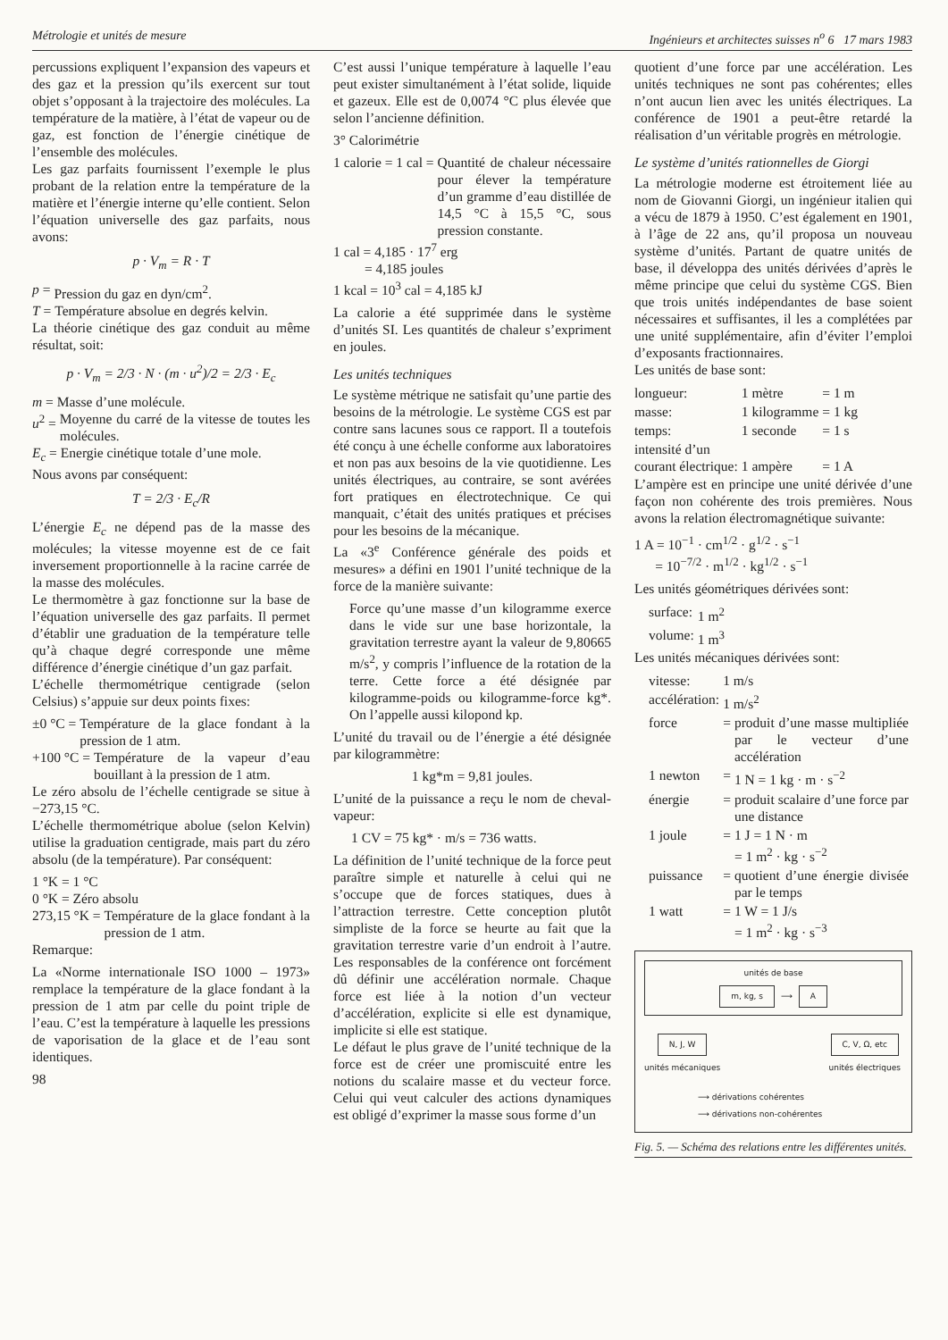Métrologie et unités de mesure Ingénieurs et architectes suisses n<sup>o</sup> 6 17 mars 1983
percussions expliquent l’expansion des vapeurs et des gaz et la pression qu’ils exercent sur tout objet s’opposant à la trajectoire des molécules. La température de la matière, à l’état de vapeur ou de gaz, est fonction de l’énergie cinétique de l’ensemble des molécules.
Les gaz parfaits fournissent l’exemple le plus probant de la relation entre la température de la matière et l’énergie interne qu’elle contient. Selon l’équation universelle des gaz parfaits, nous avons:
p · V<sub>m</sub> = R · T
p = Pression du gaz en dyn/cm<sup>2</sup>.
T = Température absolue en degrés kelvin.
La théorie cinétique des gaz conduit au même résultat, soit:
p · V<sub>m</sub> = 2/3 · N · (m · u<sup>2</sup>)/2 = 2/3 · E<sub>c</sub>
m = Masse d’une molécule.
u<sup>2</sup> = Moyenne du carré de la vitesse de toutes les molécules.
E<sub>c</sub> = Energie cinétique totale d’une mole.
Nous avons par conséquent:
T = 2/3 · E<sub>c</sub>/R
L’énergie E<sub>c</sub> ne dépend pas de la masse des molécules; la vitesse moyenne est de ce fait inversement proportionnelle à la racine carrée de la masse des molécules.
Le thermomètre à gaz fonctionne sur la base de l’équation universelle des gaz parfaits. Il permet d’établir une graduation de la température telle qu’à chaque degré corresponde une même différence d’énergie cinétique d’un gaz parfait.
L’échelle thermométrique centigrade (selon Celsius) s’appuie sur deux points fixes:
±0 °C = Température de la glace fondant à la pression de 1 atm.
+100 °C = Température de la vapeur d’eau bouillant à la pression de 1 atm.
Le zéro absolu de l’échelle centigrade se situe à −273,15 °C.
L’échelle thermométrique abolue (selon Kelvin) utilise la graduation centigrade, mais part du zéro absolu (de la température). Par conséquent:
1 °K = 1 °C
0 °K = Zéro absolu
273,15 °K = Température de la glace fondant à la pression de 1 atm.
Remarque:
La «Norme internationale ISO 1000 – 1973» remplace la température de la glace fondant à la pression de 1 atm par celle du point triple de l’eau. C’est la température à laquelle les pressions de vaporisation de la glace et de l’eau sont identiques.
98
C’est aussi l’unique température à laquelle l’eau peut exister simultanément à l’état solide, liquide et gazeux. Elle est de 0,0074 °C plus élevée que selon l’ancienne définition.
3° Calorimétrie
1 calorie = 1 cal = Quantité de chaleur nécessaire pour élever la température d’un gramme d’eau distillée de 14,5 °C à 15,5 °C, sous pression constante.
1 cal = 4,185 · 17<sup>7</sup> erg
= 4,185 joules
1 kcal = 10<sup>3</sup> cal = 4,185 kJ
La calorie a été supprimée dans le système d’unités SI. Les quantités de chaleur s’expriment en joules.
Les unités techniques
Le système métrique ne satisfait qu’une partie des besoins de la métrologie. Le système CGS est par contre sans lacunes sous ce rapport. Il a toutefois été conçu à une échelle conforme aux laboratoires et non pas aux besoins de la vie quotidienne. Les unités électriques, au contraire, se sont avérées fort pratiques en électrotechnique. Ce qui manquait, c’était des unités pratiques et précises pour les besoins de la mécanique.
La «3<sup>e</sup> Conférence générale des poids et mesures» a défini en 1901 l’unité technique de la force de la manière suivante:
Force qu’une masse d’un kilogramme exerce dans le vide sur une base horizontale, la gravitation terrestre ayant la valeur de 9,80665 m/s<sup>2</sup>, y compris l’influence de la rotation de la terre. Cette force a été désignée par kilogramme-poids ou kilogramme-force kg*. On l’appelle aussi kilopond kp.
L’unité du travail ou de l’énergie a été désignée par kilogrammètre:
1 kg*m = 9,81 joules.
L’unité de la puissance a reçu le nom de cheval-vapeur:
1 CV = 75 kg* · m/s = 736 watts.
La définition de l’unité technique de la force peut paraître simple et naturelle à celui qui ne s’occupe que de forces statiques, dues à l’attraction terrestre. Cette conception plutôt simpliste de la force se heurte au fait que la gravitation terrestre varie d’un endroit à l’autre. Les responsables de la conférence ont forcément dû définir une accélération normale. Chaque force est liée à la notion d’un vecteur d’accélération, explicite si elle est dynamique, implicite si elle est statique.
Le défaut le plus grave de l’unité technique de la force est de créer une promiscuité entre les notions du scalaire masse et du vecteur force. Celui qui veut calculer des actions dynamiques est obligé d’exprimer la masse sous forme d’un
quotient d’une force par une accélération. Les unités techniques ne sont pas cohérentes; elles n’ont aucun lien avec les unités électriques. La conférence de 1901 a peut-être retardé la réalisation d’un véritable progrès en métrologie.
Le système d’unités rationnelles de Giorgi
La métrologie moderne est étroitement liée au nom de Giovanni Giorgi, un ingénieur italien qui a vécu de 1879 à 1950. C’est également en 1901, à l’âge de 22 ans, qu’il proposa un nouveau système d’unités. Partant de quatre unités de base, il développa des unités dérivées d’après le même principe que celui du système CGS. Bien que trois unités indépendantes de base soient nécessaires et suffisantes, il les a complétées par une unité supplémentaire, afin d’éviter l’emploi d’exposants fractionnaires.
Les unités de base sont:
| longueur: | 1 mètre | = 1 m |
| masse: | 1 kilogramme | = 1 kg |
| temps: | 1 seconde | = 1 s |
| intensité d’un courant électrique: | 1 ampère | = 1 A |
L’ampère est en principe une unité dérivée d’une façon non cohérente des trois premières. Nous avons la relation électromagnétique suivante:
1 A = 10<sup>−1</sup> · cm<sup>1/2</sup> · g<sup>1/2</sup> · s<sup>−1</sup>
= 10<sup>−7/2</sup> · m<sup>1/2</sup> · kg<sup>1/2</sup> · s<sup>−1</sup>
Les unités géométriques dérivées sont:
| surface: | 1 m<sup>2</sup> |
| volume: | 1 m<sup>3</sup> |
Les unités mécaniques dérivées sont:
| vitesse: | 1 m/s | |
| accélération: | 1 m/s<sup>2</sup> | |
| force | = | produit d’une masse multipliée par le vecteur d’une accélération |
| 1 newton | = | 1 N = 1 kg · m · s<sup>−2</sup> |
| énergie | = | produit scalaire d’une force par une distance |
| 1 joule | = | 1 J = 1 N · m = 1 m<sup>2</sup> · kg · s<sup>−2</sup> |
| puissance | = | quotient d’une énergie divisée par le temps |
| 1 watt | = | 1 W = 1 J/s = 1 m<sup>2</sup> · kg · s<sup>−3</sup> |
unités de base
m, kg, s ⟶ A
N, J, W
unités mécaniques
C, V, Ω, etc
unités électriques
⟶ dérivations cohérentes
⟶ dérivations non-cohérentes
Fig. 5. — Schéma des relations entre les différentes unités.